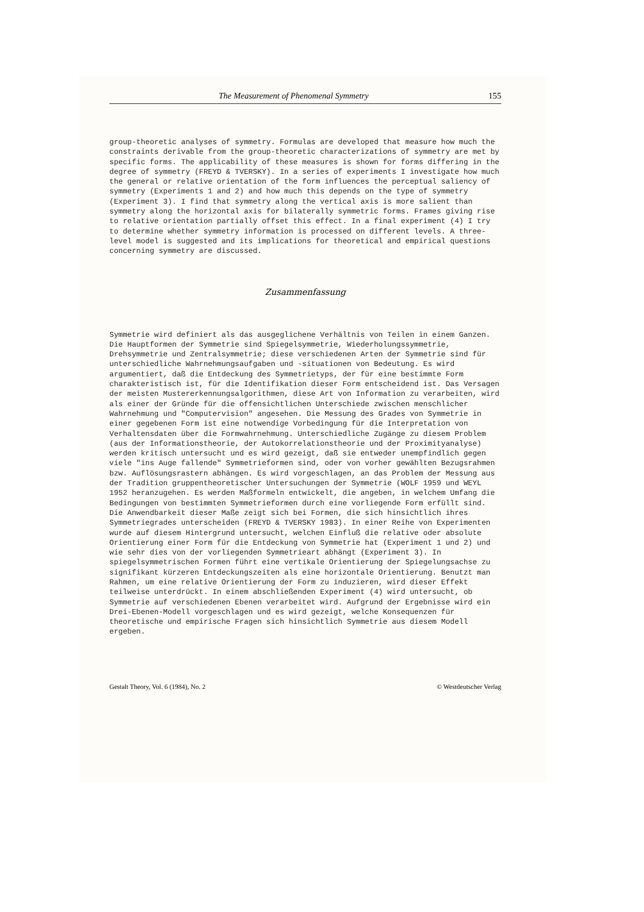The Measurement of Phenomenal Symmetry 155
group-theoretic analyses of symmetry. Formulas are developed that measure how much the constraints derivable from the group-theoretic characterizations of symmetry are met by specific forms. The applicability of these measures is shown for forms differing in the degree of symmetry (FREYD & TVERSKY). In a series of experiments I investigate how much the general or relative orientation of the form influences the perceptual saliency of symmetry (Experiments 1 and 2) and how much this depends on the type of symmetry (Experiment 3). I find that symmetry along the vertical axis is more salient than symmetry along the horizontal axis for bilaterally symmetric forms. Frames giving rise to relative orientation partially offset this effect. In a final experiment (4) I try to determine whether symmetry information is processed on different levels. A three-level model is suggested and its implications for theoretical and empirical questions concerning symmetry are discussed.
Zusammenfassung
Symmetrie wird definiert als das ausgeglichene Verhältnis von Teilen in einem Ganzen. Die Hauptformen der Symmetrie sind Spiegelsymmetrie, Wiederholungssymmetrie, Drehsymmetrie und Zentralsymmetrie; diese verschiedenen Arten der Symmetrie sind für unterschiedliche Wahrnehmungsaufgaben und -situationen von Bedeutung. Es wird argumentiert, daß die Entdeckung des Symmetrietyps, der für eine bestimmte Form charakteristisch ist, für die Identifikation dieser Form entscheidend ist. Das Versagen der meisten Mustererkennungsalgorithmen, diese Art von Information zu verarbeiten, wird als einer der Gründe für die offensichtlichen Unterschiede zwischen menschlicher Wahrnehmung und "Computervision" angesehen. Die Messung des Grades von Symmetrie in einer gegebenen Form ist eine notwendige Vorbedingung für die Interpretation von Verhaltensdaten über die Formwahrnehmung. Unterschiedliche Zugänge zu diesem Problem (aus der Informationstheorie, der Autokorrelationstheorie und der Proximityanalyse) werden kritisch untersucht und es wird gezeigt, daß sie entweder unempfindlich gegen viele "ins Auge fallende" Symmetrieformen sind, oder von vorher gewählten Bezugsrahmen bzw. Auflösungsrastern abhängen. Es wird vorgeschlagen, an das Problem der Messung aus der Tradition gruppentheoretischer Untersuchungen der Symmetrie (WOLF 1959 und WEYL 1952 heranzugehen. Es werden Maßformeln entwickelt, die angeben, in welchem Umfang die Bedingungen von bestimmten Symmetrieformen durch eine vorliegende Form erfüllt sind. Die Anwendbarkeit dieser Maße zeigt sich bei Formen, die sich hinsichtlich ihres Symmetriegrades unterscheiden (FREYD & TVERSKY 1983). In einer Reihe von Experimenten wurde auf diesem Hintergrund untersucht, welchen Einfluß die relative oder absolute Orientierung einer Form für die Entdeckung von Symmetrie hat (Experiment 1 und 2) und wie sehr dies von der vorliegenden Symmetrieart abhängt (Experiment 3). In spiegelsymmetrischen Formen führt eine vertikale Orientierung der Spiegelungsachse zu signifikant kürzeren Entdeckungszeiten als eine horizontale Orientierung. Benutzt man Rahmen, um eine relative Orientierung der Form zu induzieren, wird dieser Effekt teilweise unterdrückt. In einem abschließenden Experiment (4) wird untersucht, ob Symmetrie auf verschiedenen Ebenen verarbeitet wird. Aufgrund der Ergebnisse wird ein Drei-Ebenen-Modell vorgeschlagen und es wird gezeigt, welche Konsequenzen für theoretische und empirische Fragen sich hinsichtlich Symmetrie aus diesem Modell ergeben.
Gestalt Theory, Vol. 6 (1984), No. 2 © Westdeutscher Verlag